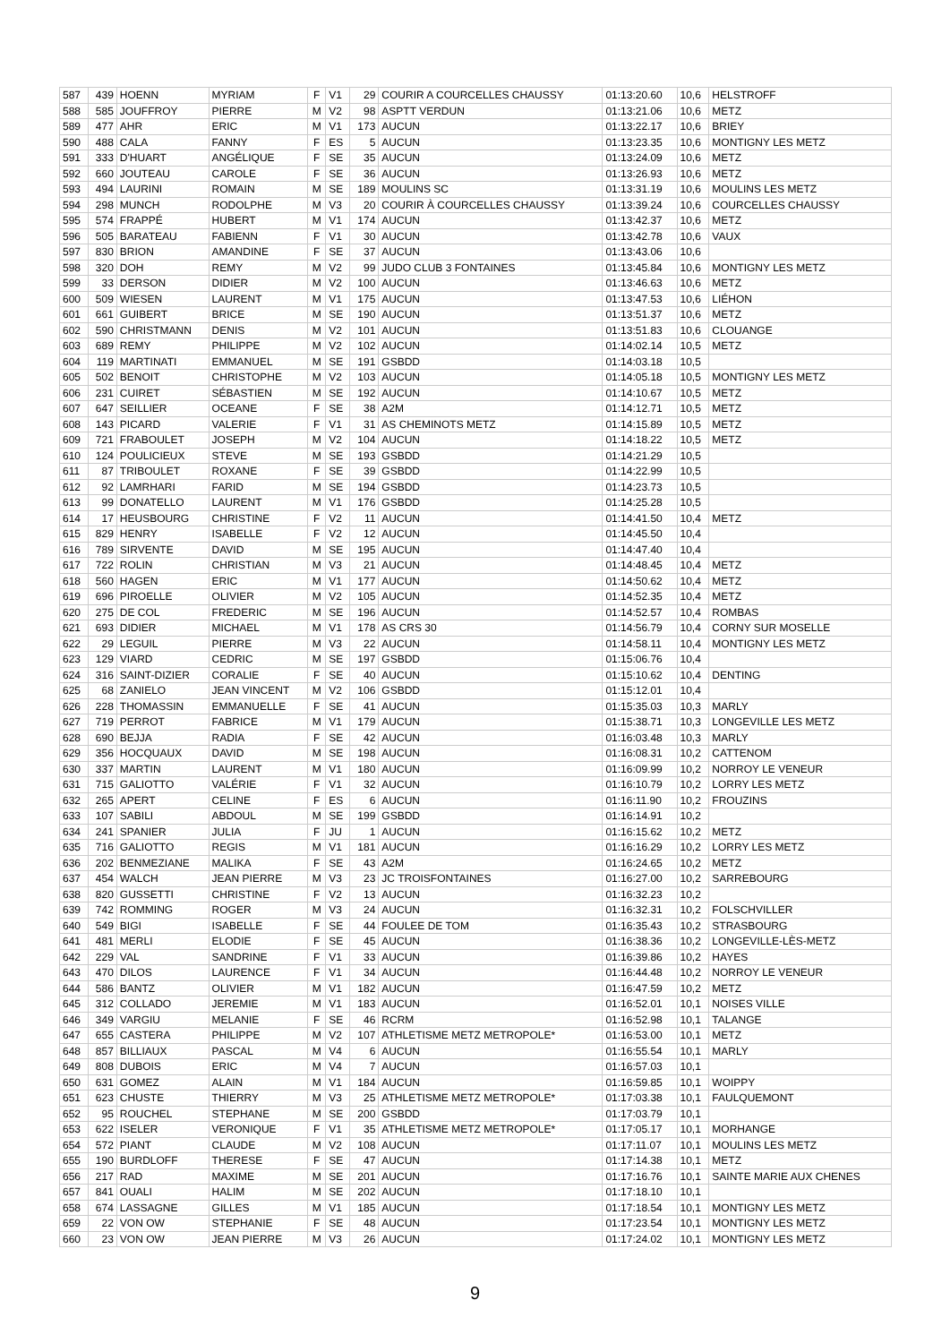| 587 | 439 | HOENN | MYRIAM | F | V1 | 29 | COURIR A COURCELLES CHAUSSY | 01:13:20.60 | 10,6 | HELSTROFF |
| 588 | 585 | JOUFFROY | PIERRE | M | V2 | 98 | ASPTT VERDUN | 01:13:21.06 | 10,6 | METZ |
| 589 | 477 | AHR | ERIC | M | V1 | 173 | AUCUN | 01:13:22.17 | 10,6 | BRIEY |
| 590 | 488 | CALA | FANNY | F | ES | 5 | AUCUN | 01:13:23.35 | 10,6 | MONTIGNY LES METZ |
| 591 | 333 | D'HUART | ANGÉLIQUE | F | SE | 35 | AUCUN | 01:13:24.09 | 10,6 | METZ |
| 592 | 660 | JOUTEAU | CAROLE | F | SE | 36 | AUCUN | 01:13:26.93 | 10,6 | METZ |
| 593 | 494 | LAURINI | ROMAIN | M | SE | 189 | MOULINS SC | 01:13:31.19 | 10,6 | MOULINS LES METZ |
| 594 | 298 | MUNCH | RODOLPHE | M | V3 | 20 | COURIR À COURCELLES CHAUSSY | 01:13:39.24 | 10,6 | COURCELLES CHAUSSY |
| 595 | 574 | FRAPPÉ | HUBERT | M | V1 | 174 | AUCUN | 01:13:42.37 | 10,6 | METZ |
| 596 | 505 | BARATEAU | FABIENN | F | V1 | 30 | AUCUN | 01:13:42.78 | 10,6 | VAUX |
| 597 | 830 | BRION | AMANDINE | F | SE | 37 | AUCUN | 01:13:43.06 | 10,6 | |
| 598 | 320 | DOH | REMY | M | V2 | 99 | JUDO CLUB 3 FONTAINES | 01:13:45.84 | 10,6 | MONTIGNY LES METZ |
| 599 | 33 | DERSON | DIDIER | M | V2 | 100 | AUCUN | 01:13:46.63 | 10,6 | METZ |
| 600 | 509 | WIESEN | LAURENT | M | V1 | 175 | AUCUN | 01:13:47.53 | 10,6 | LIÉHON |
| 601 | 661 | GUIBERT | BRICE | M | SE | 190 | AUCUN | 01:13:51.37 | 10,6 | METZ |
| 602 | 590 | CHRISTMANN | DENIS | M | V2 | 101 | AUCUN | 01:13:51.83 | 10,6 | CLOUANGE |
| 603 | 689 | REMY | PHILIPPE | M | V2 | 102 | AUCUN | 01:14:02.14 | 10,5 | METZ |
| 604 | 119 | MARTINATI | EMMANUEL | M | SE | 191 | GSBDD | 01:14:03.18 | 10,5 | |
| 605 | 502 | BENOIT | CHRISTOPHE | M | V2 | 103 | AUCUN | 01:14:05.18 | 10,5 | MONTIGNY LES METZ |
| 606 | 231 | CUIRET | SÉBASTIEN | M | SE | 192 | AUCUN | 01:14:10.67 | 10,5 | METZ |
| 607 | 647 | SEILLIER | OCEANE | F | SE | 38 | A2M | 01:14:12.71 | 10,5 | METZ |
| 608 | 143 | PICARD | VALERIE | F | V1 | 31 | AS CHEMINOTS METZ | 01:14:15.89 | 10,5 | METZ |
| 609 | 721 | FRABOULET | JOSEPH | M | V2 | 104 | AUCUN | 01:14:18.22 | 10,5 | METZ |
| 610 | 124 | POULICIEUX | STEVE | M | SE | 193 | GSBDD | 01:14:21.29 | 10,5 | |
| 611 | 87 | TRIBOULET | ROXANE | F | SE | 39 | GSBDD | 01:14:22.99 | 10,5 | |
| 612 | 92 | LAMRHARI | FARID | M | SE | 194 | GSBDD | 01:14:23.73 | 10,5 | |
| 613 | 99 | DONATELLO | LAURENT | M | V1 | 176 | GSBDD | 01:14:25.28 | 10,5 | |
| 614 | 17 | HEUSBOURG | CHRISTINE | F | V2 | 11 | AUCUN | 01:14:41.50 | 10,4 | METZ |
| 615 | 829 | HENRY | ISABELLE | F | V2 | 12 | AUCUN | 01:14:45.50 | 10,4 | |
| 616 | 789 | SIRVENTE | DAVID | M | SE | 195 | AUCUN | 01:14:47.40 | 10,4 | |
| 617 | 722 | ROLIN | CHRISTIAN | M | V3 | 21 | AUCUN | 01:14:48.45 | 10,4 | METZ |
| 618 | 560 | HAGEN | ERIC | M | V1 | 177 | AUCUN | 01:14:50.62 | 10,4 | METZ |
| 619 | 696 | PIROELLE | OLIVIER | M | V2 | 105 | AUCUN | 01:14:52.35 | 10,4 | METZ |
| 620 | 275 | DE COL | FREDERIC | M | SE | 196 | AUCUN | 01:14:52.57 | 10,4 | ROMBAS |
| 621 | 693 | DIDIER | MICHAEL | M | V1 | 178 | AS CRS 30 | 01:14:56.79 | 10,4 | CORNY SUR MOSELLE |
| 622 | 29 | LEGUIL | PIERRE | M | V3 | 22 | AUCUN | 01:14:58.11 | 10,4 | MONTIGNY LES METZ |
| 623 | 129 | VIARD | CEDRIC | M | SE | 197 | GSBDD | 01:15:06.76 | 10,4 | |
| 624 | 316 | SAINT-DIZIER | CORALIE | F | SE | 40 | AUCUN | 01:15:10.62 | 10,4 | DENTING |
| 625 | 68 | ZANIELO | JEAN VINCENT | M | V2 | 106 | GSBDD | 01:15:12.01 | 10,4 | |
| 626 | 228 | THOMASSIN | EMMANUELLE | F | SE | 41 | AUCUN | 01:15:35.03 | 10,3 | MARLY |
| 627 | 719 | PERROT | FABRICE | M | V1 | 179 | AUCUN | 01:15:38.71 | 10,3 | LONGEVILLE LES METZ |
| 628 | 690 | BEJJA | RADIA | F | SE | 42 | AUCUN | 01:16:03.48 | 10,3 | MARLY |
| 629 | 356 | HOCQUAUX | DAVID | M | SE | 198 | AUCUN | 01:16:08.31 | 10,2 | CATTENOM |
| 630 | 337 | MARTIN | LAURENT | M | V1 | 180 | AUCUN | 01:16:09.99 | 10,2 | NORROY LE VENEUR |
| 631 | 715 | GALIOTTO | VALÉRIE | F | V1 | 32 | AUCUN | 01:16:10.79 | 10,2 | LORRY LES METZ |
| 632 | 265 | APERT | CELINE | F | ES | 6 | AUCUN | 01:16:11.90 | 10,2 | FROUZINS |
| 633 | 107 | SABILI | ABDOUL | M | SE | 199 | GSBDD | 01:16:14.91 | 10,2 | |
| 634 | 241 | SPANIER | JULIA | F | JU | 1 | AUCUN | 01:16:15.62 | 10,2 | METZ |
| 635 | 716 | GALIOTTO | REGIS | M | V1 | 181 | AUCUN | 01:16:16.29 | 10,2 | LORRY LES METZ |
| 636 | 202 | BENMEZIANE | MALIKA | F | SE | 43 | A2M | 01:16:24.65 | 10,2 | METZ |
| 637 | 454 | WALCH | JEAN PIERRE | M | V3 | 23 | JC TROISFONTAINES | 01:16:27.00 | 10,2 | SARREBOURG |
| 638 | 820 | GUSSETTI | CHRISTINE | F | V2 | 13 | AUCUN | 01:16:32.23 | 10,2 | |
| 639 | 742 | ROMMING | ROGER | M | V3 | 24 | AUCUN | 01:16:32.31 | 10,2 | FOLSCHVILLER |
| 640 | 549 | BIGI | ISABELLE | F | SE | 44 | FOULEE DE TOM | 01:16:35.43 | 10,2 | STRASBOURG |
| 641 | 481 | MERLI | ELODIE | F | SE | 45 | AUCUN | 01:16:38.36 | 10,2 | LONGEVILLE-LÈS-METZ |
| 642 | 229 | VAL | SANDRINE | F | V1 | 33 | AUCUN | 01:16:39.86 | 10,2 | HAYES |
| 643 | 470 | DILOS | LAURENCE | F | V1 | 34 | AUCUN | 01:16:44.48 | 10,2 | NORROY LE VENEUR |
| 644 | 586 | BANTZ | OLIVIER | M | V1 | 182 | AUCUN | 01:16:47.59 | 10,2 | METZ |
| 645 | 312 | COLLADO | JEREMIE | M | V1 | 183 | AUCUN | 01:16:52.01 | 10,1 | NOISES VILLE |
| 646 | 349 | VARGIU | MELANIE | F | SE | 46 | RCRM | 01:16:52.98 | 10,1 | TALANGE |
| 647 | 655 | CASTERA | PHILIPPE | M | V2 | 107 | ATHLETISME METZ METROPOLE* | 01:16:53.00 | 10,1 | METZ |
| 648 | 857 | BILLIAUX | PASCAL | M | V4 | 6 | AUCUN | 01:16:55.54 | 10,1 | MARLY |
| 649 | 808 | DUBOIS | ERIC | M | V4 | 7 | AUCUN | 01:16:57.03 | 10,1 | |
| 650 | 631 | GOMEZ | ALAIN | M | V1 | 184 | AUCUN | 01:16:59.85 | 10,1 | WOIPPY |
| 651 | 623 | CHUSTE | THIERRY | M | V3 | 25 | ATHLETISME METZ METROPOLE* | 01:17:03.38 | 10,1 | FAULQUEMONT |
| 652 | 95 | ROUCHEL | STEPHANE | M | SE | 200 | GSBDD | 01:17:03.79 | 10,1 | |
| 653 | 622 | ISELER | VERONIQUE | F | V1 | 35 | ATHLETISME METZ METROPOLE* | 01:17:05.17 | 10,1 | MORHANGE |
| 654 | 572 | PIANT | CLAUDE | M | V2 | 108 | AUCUN | 01:17:11.07 | 10,1 | MOULINS LES METZ |
| 655 | 190 | BURDLOFF | THERESE | F | SE | 47 | AUCUN | 01:17:14.38 | 10,1 | METZ |
| 656 | 217 | RAD | MAXIME | M | SE | 201 | AUCUN | 01:17:16.76 | 10,1 | SAINTE MARIE AUX CHENES |
| 657 | 841 | OUALI | HALIM | M | SE | 202 | AUCUN | 01:17:18.10 | 10,1 | |
| 658 | 674 | LASSAGNE | GILLES | M | V1 | 185 | AUCUN | 01:17:18.54 | 10,1 | MONTIGNY LES METZ |
| 659 | 22 | VON OW | STEPHANIE | F | SE | 48 | AUCUN | 01:17:23.54 | 10,1 | MONTIGNY LES METZ |
| 660 | 23 | VON OW | JEAN PIERRE | M | V3 | 26 | AUCUN | 01:17:24.02 | 10,1 | MONTIGNY LES METZ |
9